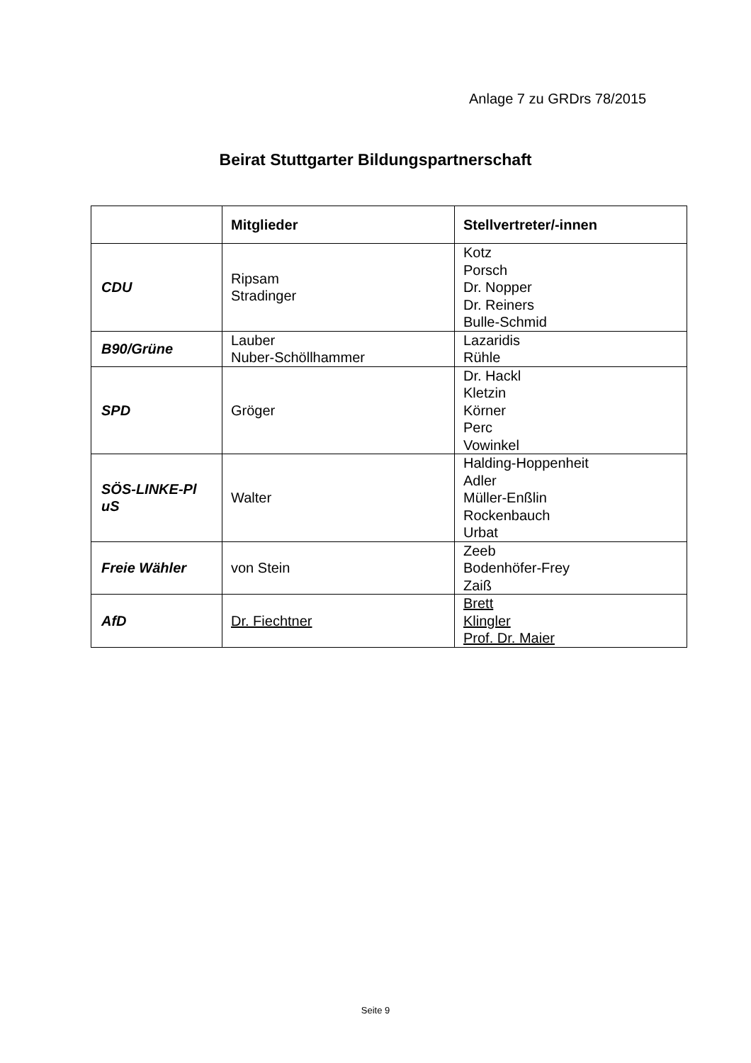Anlage 7 zu GRDrs 78/2015
Beirat Stuttgarter Bildungspartnerschaft
| | Mitglieder | Stellvertreter/-innen |
| --- | --- | --- |
| CDU | Ripsam Stradinger | Kotz Porsch Dr. Nopper Dr. Reiners Bulle-Schmid |
| B90/Grüne | Lauber Nuber-Schöllhammer | Lazaridis Rühle |
| SPD | Gröger | Dr. Hackl Kletzin Körner Perc Vowinkel |
| SÖS-LINKE-Pl uS | Walter | Halding-Hoppenheit Adler Müller-Enßlin Rockenbauch Urbat |
| Freie Wähler | von Stein | Zeeb Bodenhöfer-Frey Zaiß |
| AfD | Dr. Fiechtner | Brett Klingler Prof. Dr. Maier |
Seite 9